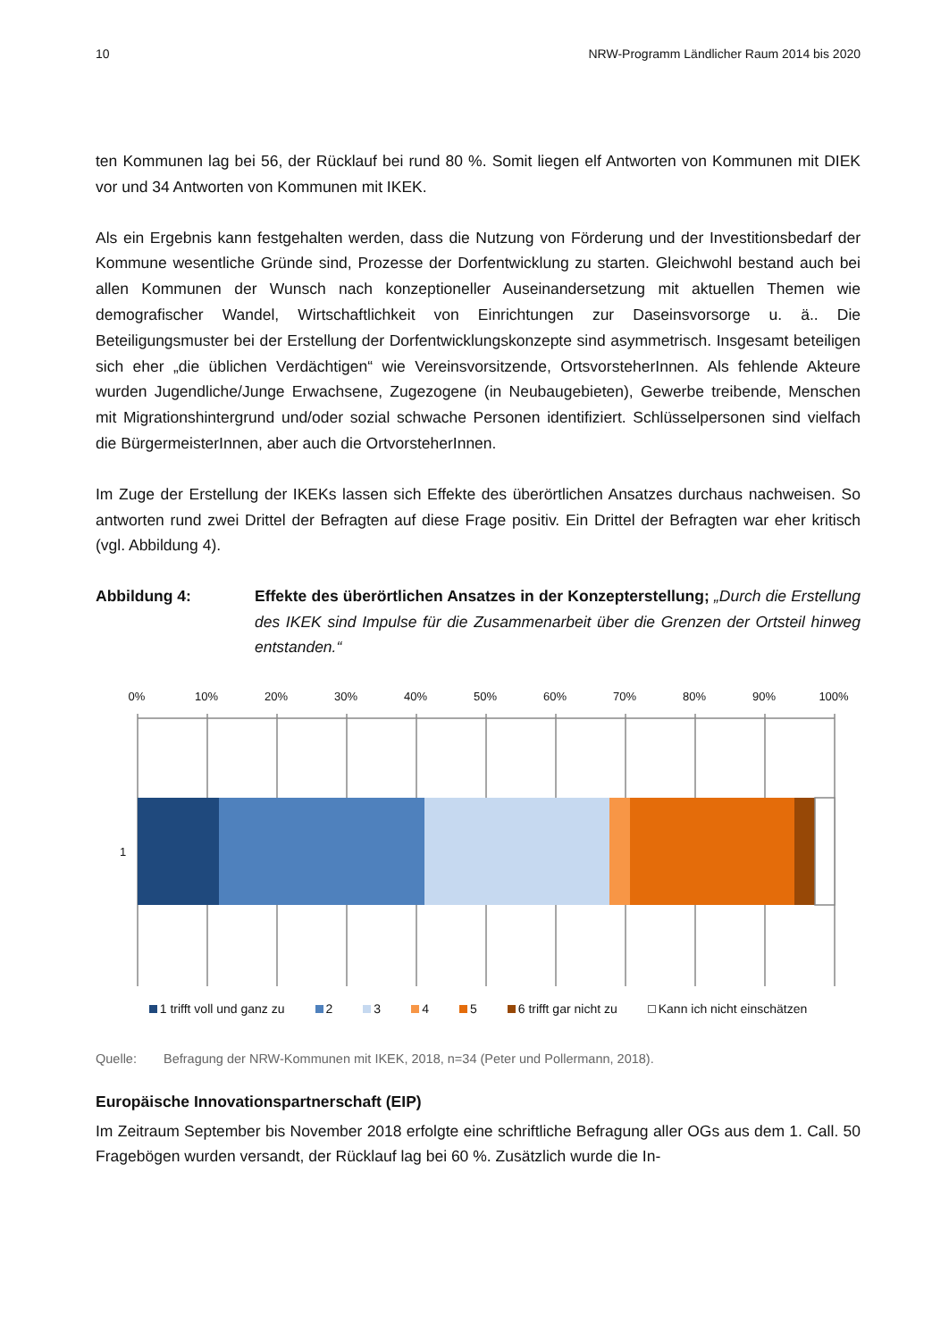10 NRW-Programm Ländlicher Raum 2014 bis 2020
ten Kommunen lag bei 56, der Rücklauf bei rund 80 %. Somit liegen elf Antworten von Kommunen mit DIEK vor und 34 Antworten von Kommunen mit IKEK.
Als ein Ergebnis kann festgehalten werden, dass die Nutzung von Förderung und der Investitionsbedarf der Kommune wesentliche Gründe sind, Prozesse der Dorfentwicklung zu starten. Gleichwohl bestand auch bei allen Kommunen der Wunsch nach konzeptioneller Auseinandersetzung mit aktuellen Themen wie demografischer Wandel, Wirtschaftlichkeit von Einrichtungen zur Daseinsvorsorge u. ä.. Die Beteiligungsmuster bei der Erstellung der Dorfentwicklungskonzepte sind asymmetrisch. Insgesamt beteiligen sich eher „die üblichen Verdächtigen“ wie Vereinsvorsitzende, OrtsvorsteherInnen. Als fehlende Akteure wurden Jugendliche/Junge Erwachsene, Zugezogene (in Neubaugebieten), Gewerbe treibende, Menschen mit Migrationshintergrund und/oder sozial schwache Personen identifiziert. Schlüsselpersonen sind vielfach die BürgermeisterInnen, aber auch die OrtvorsteherInnen.
Im Zuge der Erstellung der IKEKs lassen sich Effekte des überörtlichen Ansatzes durchaus nachweisen. So antworten rund zwei Drittel der Befragten auf diese Frage positiv. Ein Drittel der Befragten war eher kritisch (vgl. Abbildung 4).
Abbildung 4: Effekte des überörtlichen Ansatzes in der Konzepterstellung; „Durch die Erstellung des IKEK sind Impulse für die Zusammenarbeit über die Grenzen der Ortsteil hinweg entstanden.“
0%
10%
20%
30%
40%
50%
60%
70%
80%
90%
100%
1
1 trifft voll und ganz zu 2 3 4 5 6 trifft gar nicht zu Kann ich nicht einschätzen
Quelle: Befragung der NRW-Kommunen mit IKEK, 2018, n=34 (Peter und Pollermann, 2018).
Europäische Innovationspartnerschaft (EIP)
Im Zeitraum September bis November 2018 erfolgte eine schriftliche Befragung aller OGs aus dem 1. Call. 50 Fragebögen wurden versandt, der Rücklauf lag bei 60 %. Zusätzlich wurde die In-